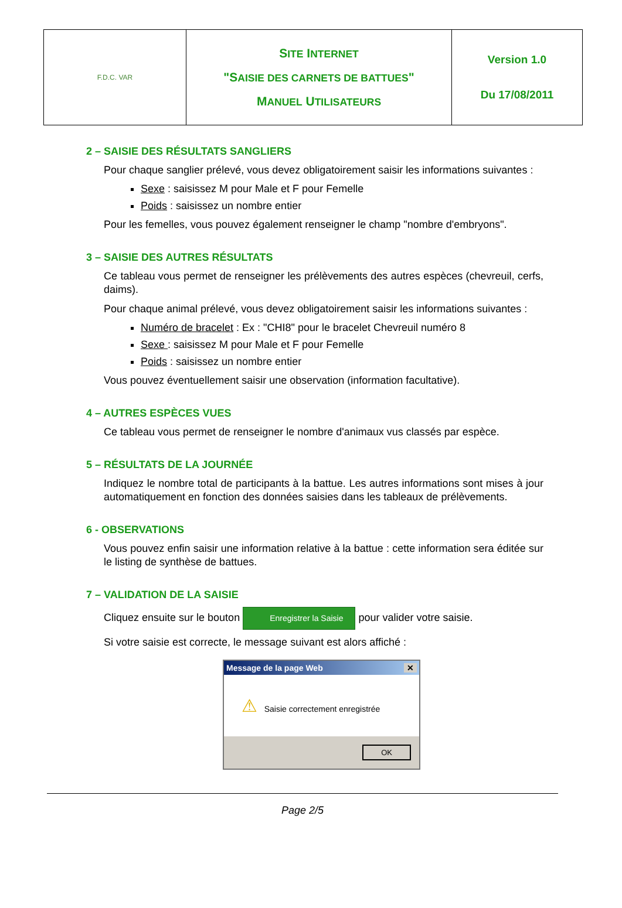| F.D.C. VAR | S ITE I NTERNET "S AISIE DES CARNETS DE BATTUES " M ANUEL U TILISATEURS | Version 1.0 Du 17/08/2011 |
2 – SAISIE DES RÉSULTATS SANGLIERS
Pour chaque sanglier prélevé, vous devez obligatoirement saisir les informations suivantes :
Sexe : saisissez M pour Male et F pour Femelle
Poids : saisissez un nombre entier
Pour les femelles, vous pouvez également renseigner le champ "nombre d'embryons".
3 – SAISIE DES AUTRES RÉSULTATS
Ce tableau vous permet de renseigner les prélèvements des autres espèces (chevreuil, cerfs, daims).
Pour chaque animal prélevé, vous devez obligatoirement saisir les informations suivantes :
Numéro de bracelet : Ex : "CHI8" pour le bracelet Chevreuil numéro 8
Sexe : saisissez M pour Male et F pour Femelle
Poids : saisissez un nombre entier
Vous pouvez éventuellement saisir une observation (information facultative).
4 – AUTRES ESPÈCES VUES
Ce tableau vous permet de renseigner le nombre d'animaux vus classés par espèce.
5 – RÉSULTATS DE LA JOURNÉE
Indiquez le nombre total de participants à la battue. Les autres informations sont mises à jour automatiquement en fonction des données saisies dans les tableaux de prélèvements.
6 - OBSERVATIONS
Vous pouvez enfin saisir une information relative à la battue : cette information sera éditée sur le listing de synthèse de battues.
7 – VALIDATION DE LA SAISIE
Cliquez ensuite sur le bouton Enregistrer la Saisie pour valider votre saisie.
Si votre saisie est correcte, le message suivant est alors affiché :
Message de la page Web ✕
⚠ Saisie correctement enregistrée
OK
Page 2/5